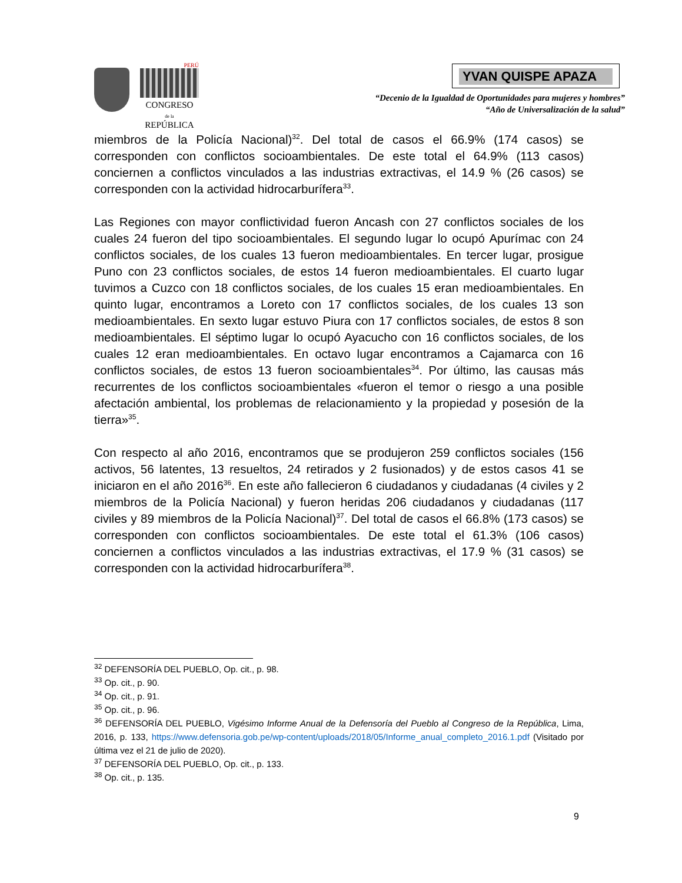PERÚ
CONGRESO
de la
REPÚBLICA
YVAN QUISPE APAZA
“Decenio de la Igualdad de Oportunidades para mujeres y hombres”
“Año de Universalización de la salud”
miembros de la Policía Nacional)<sup>32</sup>. Del total de casos el 66.9% (174 casos) se corresponden con conflictos socioambientales. De este total el 64.9% (113 casos) conciernen a conflictos vinculados a las industrias extractivas, el 14.9 % (26 casos) se corresponden con la actividad hidrocarburífera<sup>33</sup>.
Las Regiones con mayor conflictividad fueron Ancash con 27 conflictos sociales de los cuales 24 fueron del tipo socioambientales. El segundo lugar lo ocupó Apurímac con 24 conflictos sociales, de los cuales 13 fueron medioambientales. En tercer lugar, prosigue Puno con 23 conflictos sociales, de estos 14 fueron medioambientales. El cuarto lugar tuvimos a Cuzco con 18 conflictos sociales, de los cuales 15 eran medioambientales. En quinto lugar, encontramos a Loreto con 17 conflictos sociales, de los cuales 13 son medioambientales. En sexto lugar estuvo Piura con 17 conflictos sociales, de estos 8 son medioambientales. El séptimo lugar lo ocupó Ayacucho con 16 conflictos sociales, de los cuales 12 eran medioambientales. En octavo lugar encontramos a Cajamarca con 16 conflictos sociales, de estos 13 fueron socioambientales<sup>34</sup>. Por último, las causas más recurrentes de los conflictos socioambientales «fueron el temor o riesgo a una posible afectación ambiental, los problemas de relacionamiento y la propiedad y posesión de la tierra»<sup>35</sup>.
Con respecto al año 2016, encontramos que se produjeron 259 conflictos sociales (156 activos, 56 latentes, 13 resueltos, 24 retirados y 2 fusionados) y de estos casos 41 se iniciaron en el año 2016<sup>36</sup>. En este año fallecieron 6 ciudadanos y ciudadanas (4 civiles y 2 miembros de la Policía Nacional) y fueron heridas 206 ciudadanos y ciudadanas (117 civiles y 89 miembros de la Policía Nacional)<sup>37</sup>. Del total de casos el 66.8% (173 casos) se corresponden con conflictos socioambientales. De este total el 61.3% (106 casos) conciernen a conflictos vinculados a las industrias extractivas, el 17.9 % (31 casos) se corresponden con la actividad hidrocarburífera<sup>38</sup>.
<sup>32</sup> DEFENSORÍA DEL PUEBLO, Op. cit., p. 98.
<sup>33</sup> Op. cit., p. 90.
<sup>34</sup> Op. cit., p. 91.
<sup>35</sup> Op. cit., p. 96.
<sup>36</sup> DEFENSORÍA DEL PUEBLO, Vigésimo Informe Anual de la Defensoría del Pueblo al Congreso de la República, Lima, 2016, p. 133, https://www.defensoria.gob.pe/wp-content/uploads/2018/05/Informe_anual_completo_2016.1.pdf (Visitado por última vez el 21 de julio de 2020).
<sup>37</sup> DEFENSORÍA DEL PUEBLO, Op. cit., p. 133.
<sup>38</sup> Op. cit., p. 135.
9